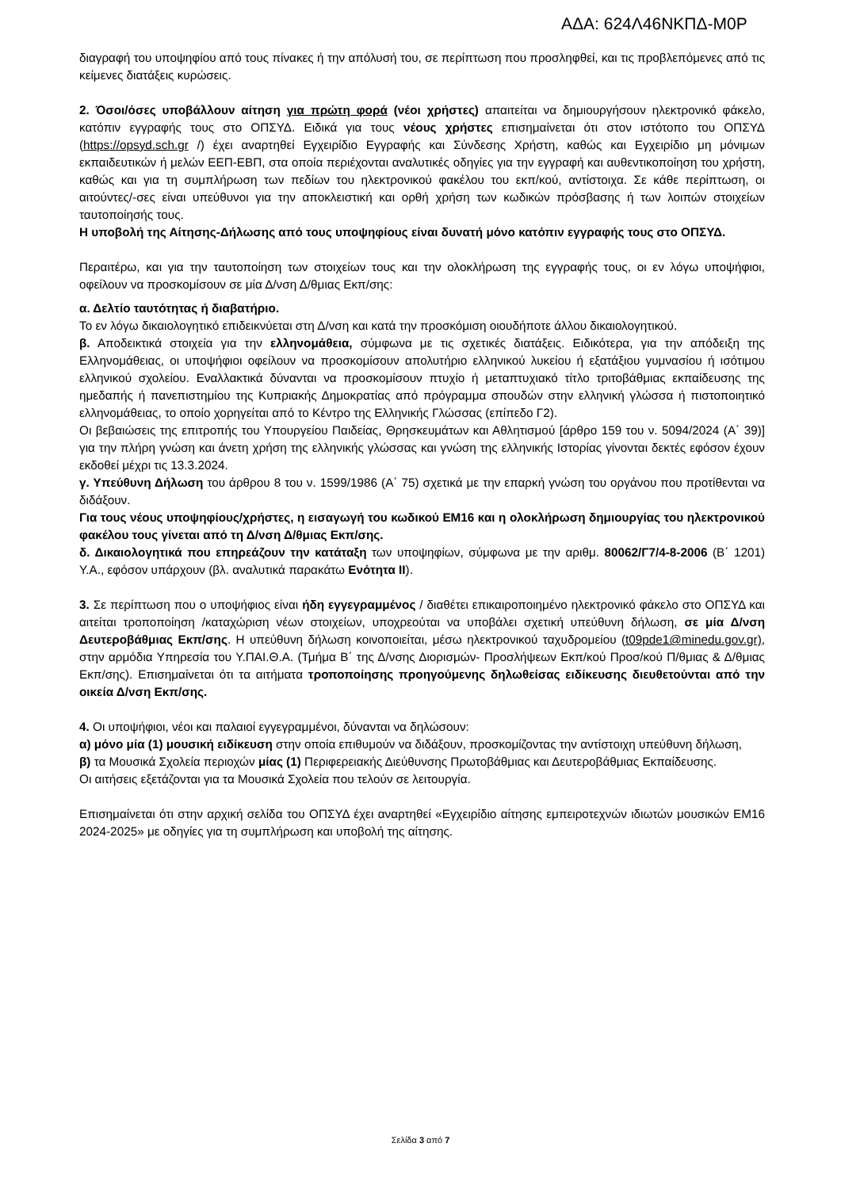ΑΔΑ: 624Λ46ΝΚΠΔ-Μ0Ρ
διαγραφή του υποψηφίου από τους πίνακες ή την απόλυσή του, σε περίπτωση που προσληφθεί, και τις προβλεπόμενες από τις κείμενες διατάξεις κυρώσεις.
2. Όσοι/όσες υποβάλλουν αίτηση για πρώτη φορά (νέοι χρήστες) απαιτείται να δημιουργήσουν ηλεκτρονικό φάκελο, κατόπιν εγγραφής τους στο ΟΠΣΥΔ. Ειδικά για τους νέους χρήστες επισημαίνεται ότι στον ιστότοπο του ΟΠΣΥΔ (https://opsyd.sch.gr /) έχει αναρτηθεί Εγχειρίδιο Εγγραφής και Σύνδεσης Χρήστη, καθώς και Εγχειρίδιο μη μόνιμων εκπαιδευτικών ή μελών ΕΕΠ-ΕΒΠ, στα οποία περιέχονται αναλυτικές οδηγίες για την εγγραφή και αυθεντικοποίηση του χρήστη, καθώς και για τη συμπλήρωση των πεδίων του ηλεκτρονικού φακέλου του εκπ/κού, αντίστοιχα. Σε κάθε περίπτωση, οι αιτούντες/-σες είναι υπεύθυνοι για την αποκλειστική και ορθή χρήση των κωδικών πρόσβασης ή των λοιπών στοιχείων ταυτοποίησής τους.
Η υποβολή της Αίτησης-Δήλωσης από τους υποψηφίους είναι δυνατή μόνο κατόπιν εγγραφής τους στο ΟΠΣΥΔ.
Περαιτέρω, και για την ταυτοποίηση των στοιχείων τους και την ολοκλήρωση της εγγραφής τους, οι εν λόγω υποψήφιοι, οφείλουν να προσκομίσουν σε μία Δ/νση Δ/θμιας Εκπ/σης:
α. Δελτίο ταυτότητας ή διαβατήριο.
Το εν λόγω δικαιολογητικό επιδεικνύεται στη Δ/νση και κατά την προσκόμιση οιουδήποτε άλλου δικαιολογητικού.
β. Αποδεικτικά στοιχεία για την ελληνομάθεια, σύμφωνα με τις σχετικές διατάξεις. Ειδικότερα, για την απόδειξη της Ελληνομάθειας, οι υποψήφιοι οφείλουν να προσκομίσουν απολυτήριο ελληνικού λυκείου ή εξατάξιου γυμνασίου ή ισότιμου ελληνικού σχολείου. Εναλλακτικά δύνανται να προσκομίσουν πτυχίο ή μεταπτυχιακό τίτλο τριτοβάθμιας εκπαίδευσης της ημεδαπής ή πανεπιστημίου της Κυπριακής Δημοκρατίας από πρόγραμμα σπουδών στην ελληνική γλώσσα ή πιστοποιητικό ελληνομάθειας, το οποίο χορηγείται από το Κέντρο της Ελληνικής Γλώσσας (επίπεδο Γ2).
Οι βεβαιώσεις της επιτροπής του Υπουργείου Παιδείας, Θρησκευμάτων και Αθλητισμού [άρθρο 159 του ν. 5094/2024 (Α΄ 39)] για την πλήρη γνώση και άνετη χρήση της ελληνικής γλώσσας και γνώση της ελληνικής Ιστορίας γίνονται δεκτές εφόσον έχουν εκδοθεί μέχρι τις 13.3.2024.
γ. Υπεύθυνη Δήλωση του άρθρου 8 του ν. 1599/1986 (Α΄ 75) σχετικά με την επαρκή γνώση του οργάνου που προτίθενται να διδάξουν.
Για τους νέους υποψηφίους/χρήστες, η εισαγωγή του κωδικού ΕΜ16 και η ολοκλήρωση δημιουργίας του ηλεκτρονικού φακέλου τους γίνεται από τη Δ/νση Δ/θμιας Εκπ/σης.
δ. Δικαιολογητικά που επηρεάζουν την κατάταξη των υποψηφίων, σύμφωνα με την αριθμ. 80062/Γ7/4-8-2006 (Β΄ 1201) Υ.Α., εφόσον υπάρχουν (βλ. αναλυτικά παρακάτω Ενότητα ΙΙ).
3. Σε περίπτωση που ο υποψήφιος είναι ήδη εγγεγραμμένος / διαθέτει επικαιροποιημένο ηλεκτρονικό φάκελο στο ΟΠΣΥΔ και αιτείται τροποποίηση /καταχώριση νέων στοιχείων, υποχρεούται να υποβάλει σχετική υπεύθυνη δήλωση, σε μία Δ/νση Δευτεροβάθμιας Εκπ/σης. Η υπεύθυνη δήλωση κοινοποιείται, μέσω ηλεκτρονικού ταχυδρομείου (t09pde1@minedu.gov.gr), στην αρμόδια Υπηρεσία του Υ.ΠΑΙ.Θ.Α. (Τμήμα Β΄ της Δ/νσης Διορισμών- Προσλήψεων Εκπ/κού Προσ/κού Π/θμιας & Δ/θμιας Εκπ/σης). Επισημαίνεται ότι τα αιτήματα τροποποίησης προηγούμενης δηλωθείσας ειδίκευσης διευθετούνται από την οικεία Δ/νση Εκπ/σης.
4. Οι υποψήφιοι, νέοι και παλαιοί εγγεγραμμένοι, δύνανται να δηλώσουν:
α) μόνο μία (1) μουσική ειδίκευση στην οποία επιθυμούν να διδάξουν, προσκομίζοντας την αντίστοιχη υπεύθυνη δήλωση,
β) τα Μουσικά Σχολεία περιοχών μίας (1) Περιφερειακής Διεύθυνσης Πρωτοβάθμιας και Δευτεροβάθμιας Εκπαίδευσης.
Οι αιτήσεις εξετάζονται για τα Μουσικά Σχολεία που τελούν σε λειτουργία.
Επισημαίνεται ότι στην αρχική σελίδα του ΟΠΣΥΔ έχει αναρτηθεί «Εγχειρίδιο αίτησης εμπειροτεχνών ιδιωτών μουσικών ΕΜ16 2024-2025» με οδηγίες για τη συμπλήρωση και υποβολή της αίτησης.
Σελίδα 3 από 7